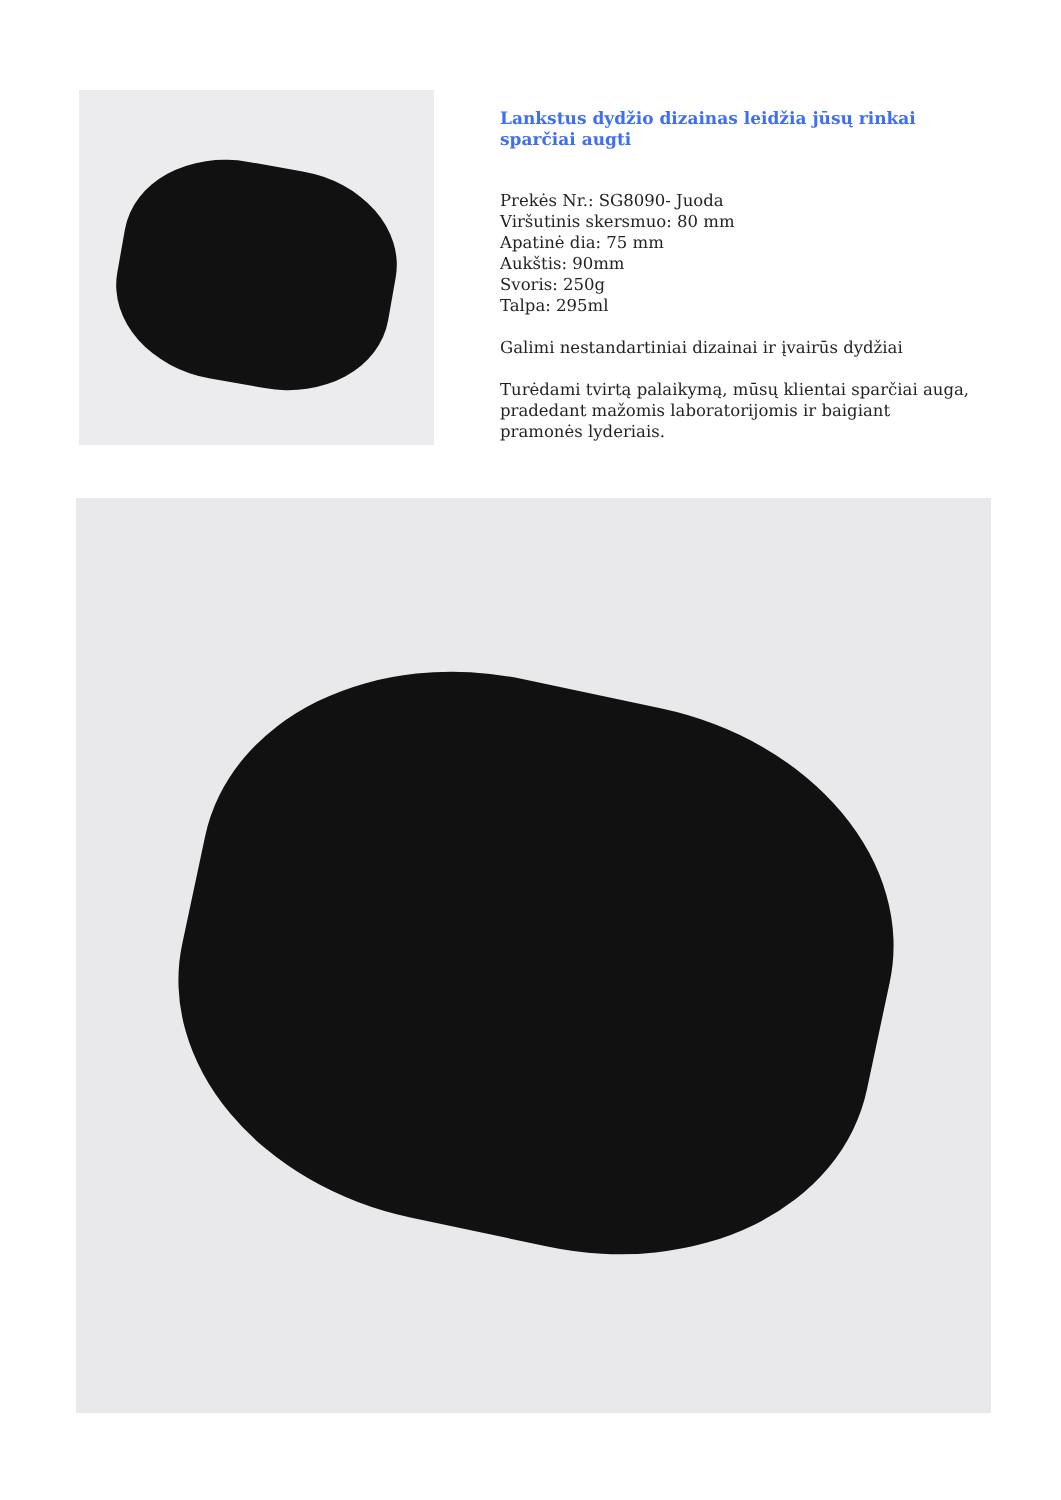Lankstus dydžio dizainas leidžia jūsų rinkai sparčiai augti
Prekės Nr.: SG8090- Juoda
Viršutinis skersmuo: 80 mm
Apatinė dia: 75 mm
Aukštis: 90mm
Svoris: 250g
Talpa: 295ml
Galimi nestandartiniai dizainai ir įvairūs dydžiai
Turėdami tvirtą palaikymą, mūsų klientai sparčiai auga, pradedant mažomis laboratorijomis ir baigiant pramonės lyderiais.